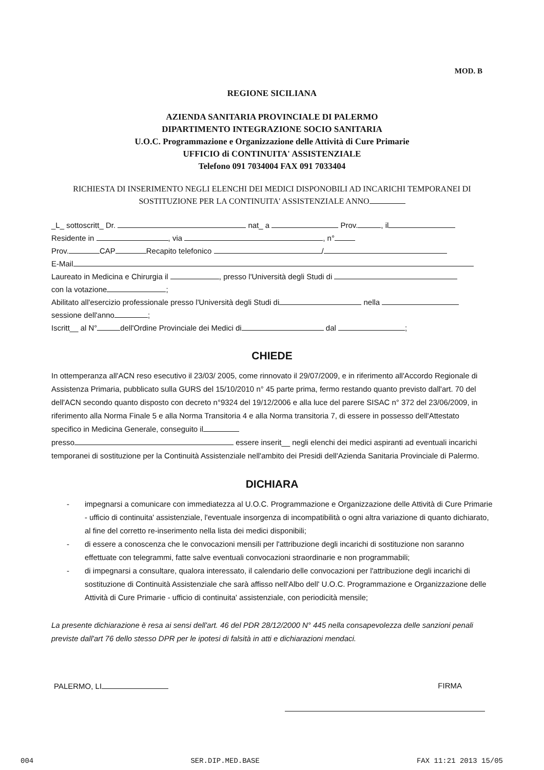MOD. B
REGIONE SICILIANA
AZIENDA SANITARIA PROVINCIALE DI PALERMO
DIPARTIMENTO INTEGRAZIONE SOCIO SANITARIA
U.O.C. Programmazione e Organizzazione delle Attività di Cure Primarie
UFFICIO di CONTINUITA' ASSISTENZIALE
Telefono 091 7034004 FAX 091 7033404
RICHIESTA DI INSERIMENTO NEGLI ELENCHI DEI MEDICI DISPONOBILI AD INCARICHI TEMPORANEI DI SOSTITUZIONE PER LA CONTINUITA' ASSISTENZIALE ANNO
_L_ sottoscritt_ Dr. nat_ a Prov. , il
Residente in , via , n°
Prov. CAP Recapito telefonico /
E-Mail
Laureato in Medicina e Chirurgia il , presso l'Università degli Studi di
con la votazione ;
Abilitato all'esercizio professionale presso l'Università degli Studi di nella
sessione dell'anno ;
Iscritt__ al N° dell'Ordine Provinciale dei Medici di dal ;
CHIEDE
In ottemperanza all'ACN reso esecutivo il 23/03/ 2005, come rinnovato il 29/07/2009, e in riferimento all'Accordo Regionale di Assistenza Primaria, pubblicato sulla GURS del 15/10/2010 n° 45 parte prima, fermo restando quanto previsto dall'art. 70 del dell'ACN secondo quanto disposto con decreto n°9324 del 19/12/2006 e alla luce del parere SISAC n° 372 del 23/06/2009, in riferimento alla Norma Finale 5 e alla Norma Transitoria 4 e alla Norma transitoria 7, di essere in possesso dell'Attestato specifico in Medicina Generale, conseguito il
presso essere inserit__ negli elenchi dei medici aspiranti ad eventuali incarichi temporanei di sostituzione per la Continuità Assistenziale nell'ambito dei Presidi dell'Azienda Sanitaria Provinciale di Palermo.
DICHIARA
- impegnarsi a comunicare con immediatezza al U.O.C. Programmazione e Organizzazione delle Attività di Cure Primarie - ufficio di continuita' assistenziale, l'eventuale insorgenza di incompatibilità o ogni altra variazione di quanto dichiarato, al fine del corretto re-inserimento nella lista dei medici disponibili;
- di essere a conoscenza che le convocazioni mensili per l'attribuzione degli incarichi di sostituzione non saranno effettuate con telegrammi, fatte salve eventuali convocazioni straordinarie e non programmabili;
- di impegnarsi a consultare, qualora interessato, il calendario delle convocazioni per l'attribuzione degli incarichi di sostituzione di Continuità Assistenziale che sarà affisso nell'Albo dell' U.O.C. Programmazione e Organizzazione delle Attività di Cure Primarie - ufficio di continuita' assistenziale, con periodicità mensile;
La presente dichiarazione è resa ai sensi dell'art. 46 del PDR 28/12/2000 N° 445 nella consapevolezza delle sanzioni penali previste dall'art 76 dello stesso DPR per le ipotesi di falsità in atti e dichiarazioni mendaci.
PALERMO, LI FIRMA
004 SER.DIP.MED.BASE FAX 11:21 2013 15/05